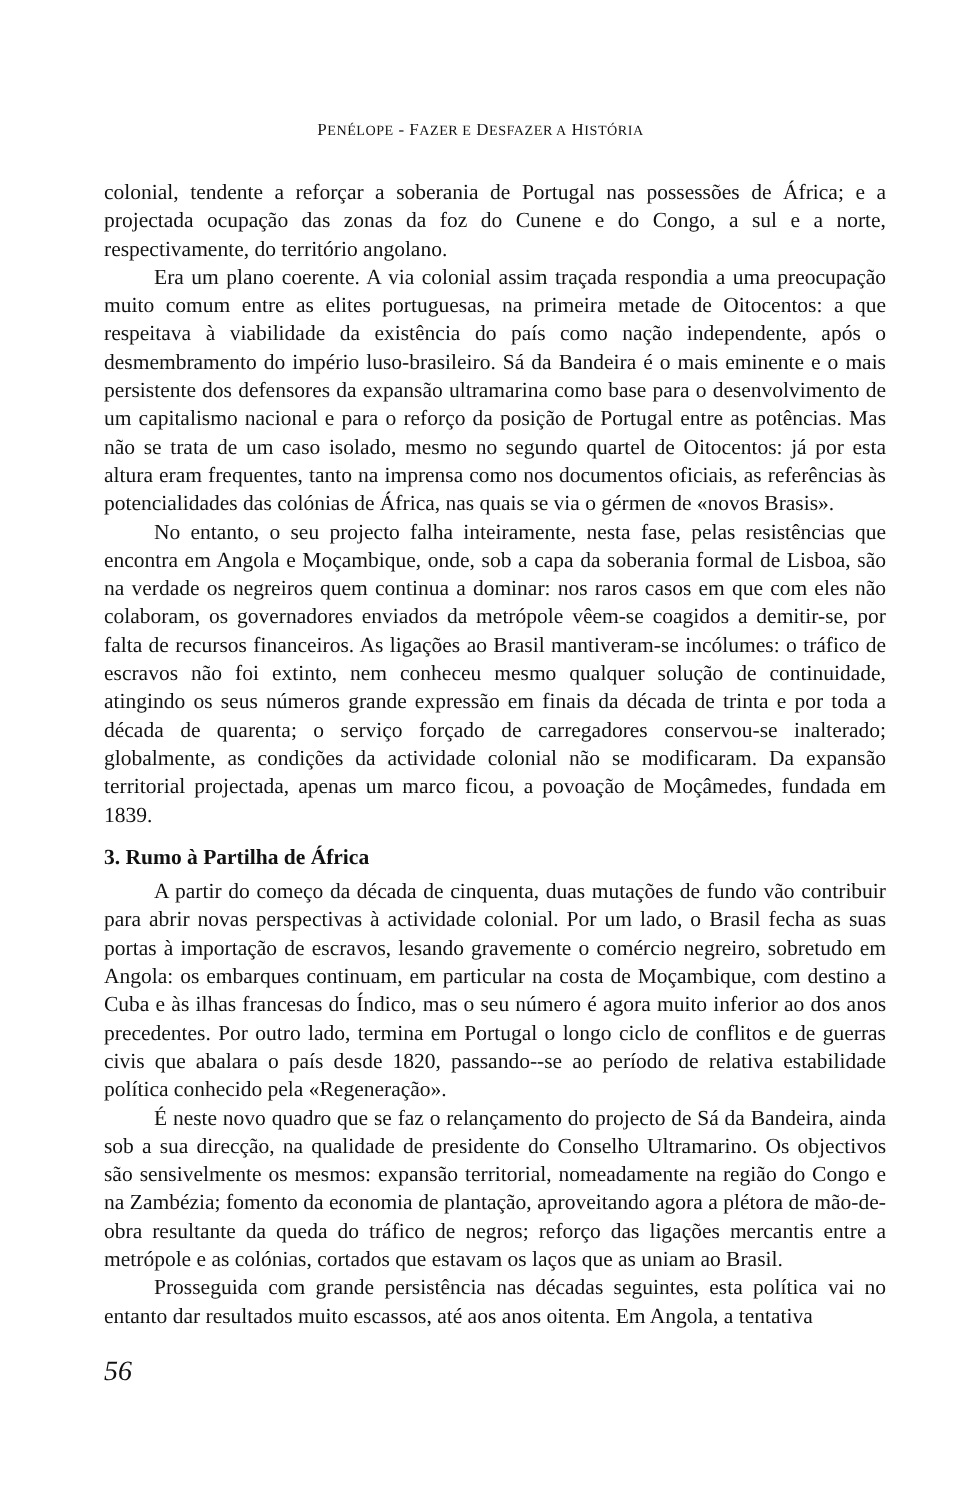PENÉLOPE - FAZER E DESFAZER A HISTÓRIA
colonial, tendente a reforçar a soberania de Portugal nas possessões de África; e a projectada ocupação das zonas da foz do Cunene e do Congo, a sul e a norte, respectivamente, do território angolano.
Era um plano coerente. A via colonial assim traçada respondia a uma preocupação muito comum entre as elites portuguesas, na primeira metade de Oitocentos: a que respeitava à viabilidade da existência do país como nação independente, após o desmembramento do império luso-brasileiro. Sá da Bandeira é o mais eminente e o mais persistente dos defensores da expansão ultramarina como base para o desenvolvimento de um capitalismo nacional e para o reforço da posição de Portugal entre as potências. Mas não se trata de um caso isolado, mesmo no segundo quartel de Oitocentos: já por esta altura eram frequentes, tanto na imprensa como nos documentos oficiais, as referências às potencialidades das colónias de África, nas quais se via o gérmen de «novos Brasis».
No entanto, o seu projecto falha inteiramente, nesta fase, pelas resistências que encontra em Angola e Moçambique, onde, sob a capa da soberania formal de Lisboa, são na verdade os negreiros quem continua a dominar: nos raros casos em que com eles não colaboram, os governadores enviados da metrópole vêem-se coagidos a demitir-se, por falta de recursos financeiros. As ligações ao Brasil mantiveram-se incólumes: o tráfico de escravos não foi extinto, nem conheceu mesmo qualquer solução de continuidade, atingindo os seus números grande expressão em finais da década de trinta e por toda a década de quarenta; o serviço forçado de carregadores conservou-se inalterado; globalmente, as condições da actividade colonial não se modificaram. Da expansão territorial projectada, apenas um marco ficou, a povoação de Moçâmedes, fundada em 1839.
3. Rumo à Partilha de África
A partir do começo da década de cinquenta, duas mutações de fundo vão contribuir para abrir novas perspectivas à actividade colonial. Por um lado, o Brasil fecha as suas portas à importação de escravos, lesando gravemente o comércio negreiro, sobretudo em Angola: os embarques continuam, em particular na costa de Moçambique, com destino a Cuba e às ilhas francesas do Índico, mas o seu número é agora muito inferior ao dos anos precedentes. Por outro lado, termina em Portugal o longo ciclo de conflitos e de guerras civis que abalara o país desde 1820, passando--se ao período de relativa estabilidade política conhecido pela «Regeneração».
É neste novo quadro que se faz o relançamento do projecto de Sá da Bandeira, ainda sob a sua direcção, na qualidade de presidente do Conselho Ultramarino. Os objectivos são sensivelmente os mesmos: expansão territorial, nomeadamente na região do Congo e na Zambézia; fomento da economia de plantação, aproveitando agora a plétora de mão-de-obra resultante da queda do tráfico de negros; reforço das ligações mercantis entre a metrópole e as colónias, cortados que estavam os laços que as uniam ao Brasil.
Prosseguida com grande persistência nas décadas seguintes, esta política vai no entanto dar resultados muito escassos, até aos anos oitenta. Em Angola, a tentativa
56